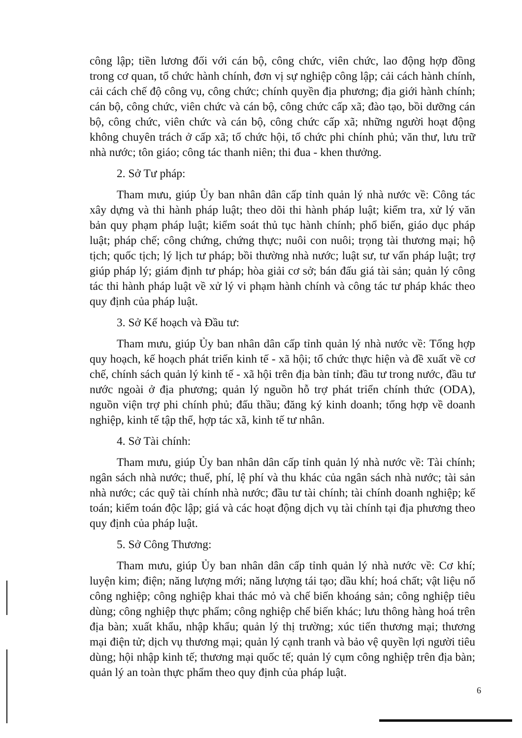công lập; tiền lương đối với cán bộ, công chức, viên chức, lao động hợp đồng trong cơ quan, tổ chức hành chính, đơn vị sự nghiệp công lập; cải cách hành chính, cải cách chế độ công vụ, công chức; chính quyền địa phương; địa giới hành chính; cán bộ, công chức, viên chức và cán bộ, công chức cấp xã; đào tạo, bồi dưỡng cán bộ, công chức, viên chức và cán bộ, công chức cấp xã; những người hoạt động không chuyên trách ở cấp xã; tổ chức hội, tổ chức phi chính phủ; văn thư, lưu trữ nhà nước; tôn giáo; công tác thanh niên; thi đua - khen thưởng.
2. Sở Tư pháp:
Tham mưu, giúp Ủy ban nhân dân cấp tỉnh quản lý nhà nước về: Công tác xây dựng và thi hành pháp luật; theo dõi thi hành pháp luật; kiểm tra, xử lý văn bản quy phạm pháp luật; kiểm soát thủ tục hành chính; phổ biến, giáo dục pháp luật; pháp chế; công chứng, chứng thực; nuôi con nuôi; trọng tài thương mại; hộ tịch; quốc tịch; lý lịch tư pháp; bồi thường nhà nước; luật sư, tư vấn pháp luật; trợ giúp pháp lý; giám định tư pháp; hòa giải cơ sở; bán đấu giá tài sản; quản lý công tác thi hành pháp luật về xử lý vi phạm hành chính và công tác tư pháp khác theo quy định của pháp luật.
3. Sở Kế hoạch và Đầu tư:
Tham mưu, giúp Ủy ban nhân dân cấp tỉnh quản lý nhà nước về: Tổng hợp quy hoạch, kế hoạch phát triển kinh tế - xã hội; tổ chức thực hiện và đề xuất về cơ chế, chính sách quản lý kinh tế - xã hội trên địa bàn tỉnh; đầu tư trong nước, đầu tư nước ngoài ở địa phương; quản lý nguồn hỗ trợ phát triển chính thức (ODA), nguồn viện trợ phi chính phủ; đấu thầu; đăng ký kinh doanh; tổng hợp về doanh nghiệp, kinh tế tập thể, hợp tác xã, kinh tế tư nhân.
4. Sở Tài chính:
Tham mưu, giúp Ủy ban nhân dân cấp tỉnh quản lý nhà nước về: Tài chính; ngân sách nhà nước; thuế, phí, lệ phí và thu khác của ngân sách nhà nước; tài sản nhà nước; các quỹ tài chính nhà nước; đầu tư tài chính; tài chính doanh nghiệp; kế toán; kiểm toán độc lập; giá và các hoạt động dịch vụ tài chính tại địa phương theo quy định của pháp luật.
5. Sở Công Thương:
Tham mưu, giúp Ủy ban nhân dân cấp tỉnh quản lý nhà nước về: Cơ khí; luyện kim; điện; năng lượng mới; năng lượng tái tạo; dầu khí; hoá chất; vật liệu nổ công nghiệp; công nghiệp khai thác mỏ và chế biến khoáng sản; công nghiệp tiêu dùng; công nghiệp thực phẩm; công nghiệp chế biến khác; lưu thông hàng hoá trên địa bàn; xuất khẩu, nhập khẩu; quản lý thị trường; xúc tiến thương mại; thương mại điện tử; dịch vụ thương mại; quản lý cạnh tranh và bảo vệ quyền lợi người tiêu dùng; hội nhập kinh tế; thương mại quốc tế; quản lý cụm công nghiệp trên địa bàn; quản lý an toàn thực phẩm theo quy định của pháp luật.
6